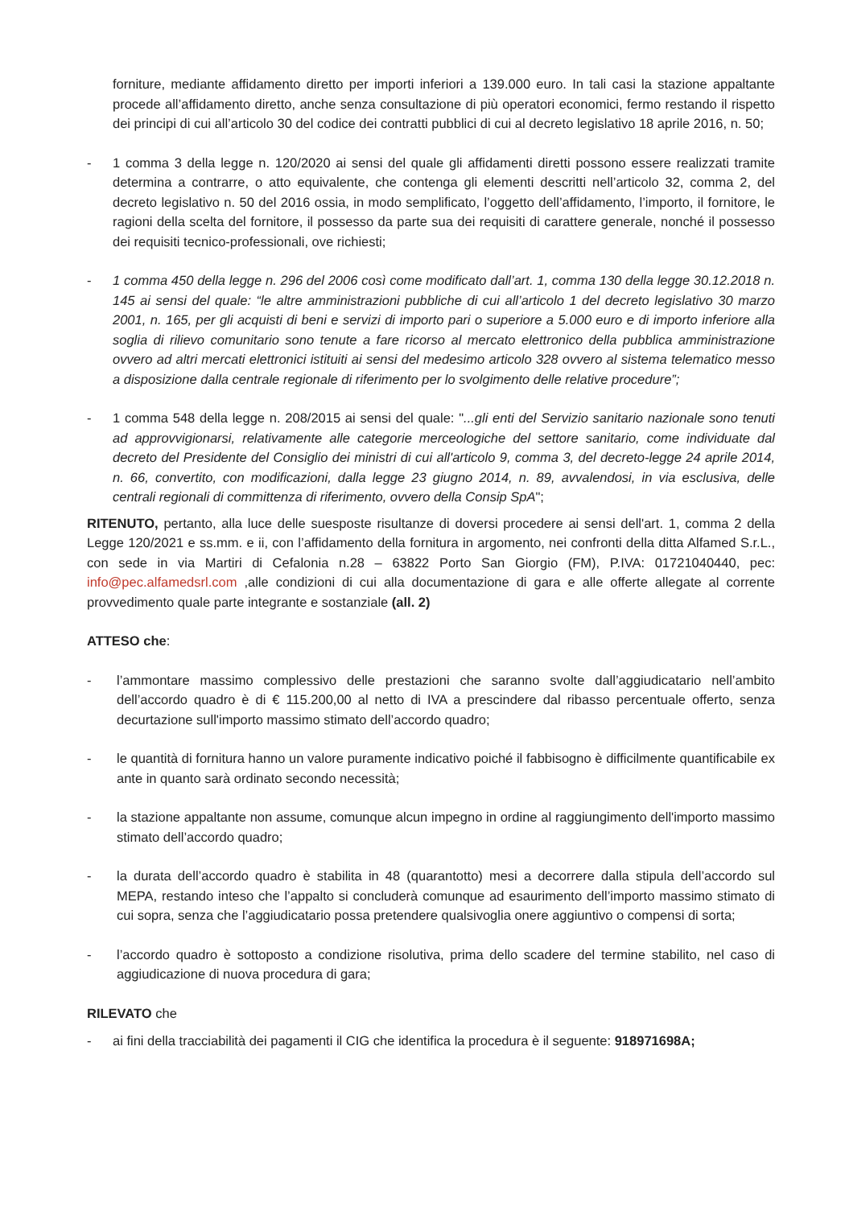forniture, mediante affidamento diretto per importi inferiori a 139.000 euro. In tali casi la stazione appaltante procede all’affidamento diretto, anche senza consultazione di più operatori economici, fermo restando il rispetto dei principi di cui all’articolo 30 del codice dei contratti pubblici di cui al decreto legislativo 18 aprile 2016, n. 50;
- 1 comma 3 della legge n. 120/2020 ai sensi del quale gli affidamenti diretti possono essere realizzati tramite determina a contrarre, o atto equivalente, che contenga gli elementi descritti nell’articolo 32, comma 2, del decreto legislativo n. 50 del 2016 ossia, in modo semplificato, l’oggetto dell’affidamento, l’importo, il fornitore, le ragioni della scelta del fornitore, il possesso da parte sua dei requisiti di carattere generale, nonché il possesso dei requisiti tecnico-professionali, ove richiesti;
- 1 comma 450 della legge n. 296 del 2006 così come modificato dall’art. 1, comma 130 della legge 30.12.2018 n. 145 ai sensi del quale: “le altre amministrazioni pubbliche di cui all’articolo 1 del decreto legislativo 30 marzo 2001, n. 165, per gli acquisti di beni e servizi di importo pari o superiore a 5.000 euro e di importo inferiore alla soglia di rilievo comunitario sono tenute a fare ricorso al mercato elettronico della pubblica amministrazione ovvero ad altri mercati elettronici istituiti ai sensi del medesimo articolo 328 ovvero al sistema telematico messo a disposizione dalla centrale regionale di riferimento per lo svolgimento delle relative procedure”;
- 1 comma 548 della legge n. 208/2015 ai sensi del quale: "...gli enti del Servizio sanitario nazionale sono tenuti ad approvvigionarsi, relativamente alle categorie merceologiche del settore sanitario, come individuate dal decreto del Presidente del Consiglio dei ministri di cui all'articolo 9, comma 3, del decreto-legge 24 aprile 2014, n. 66, convertito, con modificazioni, dalla legge 23 giugno 2014, n. 89, avvalendosi, in via esclusiva, delle centrali regionali di committenza di riferimento, ovvero della Consip SpA";
RITENUTO, pertanto, alla luce delle suesposte risultanze di doversi procedere ai sensi dell'art. 1, comma 2 della Legge 120/2021 e ss.mm. e ii, con l’affidamento della fornitura in argomento, nei confronti della ditta Alfamed S.r.L., con sede in via Martiri di Cefalonia n.28 – 63822 Porto San Giorgio (FM), P.IVA: 01721040440, pec: info@pec.alfamedsrl.com ,alle condizioni di cui alla documentazione di gara e alle offerte allegate al corrente provvedimento quale parte integrante e sostanziale (all. 2)
ATTESO che:
- l’ammontare massimo complessivo delle prestazioni che saranno svolte dall’aggiudicatario nell’ambito dell’accordo quadro è di € 115.200,00 al netto di IVA a prescindere dal ribasso percentuale offerto, senza decurtazione sull'importo massimo stimato dell’accordo quadro;
- le quantità di fornitura hanno un valore puramente indicativo poiché il fabbisogno è difficilmente quantificabile ex ante in quanto sarà ordinato secondo necessità;
- la stazione appaltante non assume, comunque alcun impegno in ordine al raggiungimento dell'importo massimo stimato dell’accordo quadro;
- la durata dell’accordo quadro è stabilita in 48 (quarantotto) mesi a decorrere dalla stipula dell’accordo sul MEPA, restando inteso che l’appalto si concluderà comunque ad esaurimento dell’importo massimo stimato di cui sopra, senza che l’aggiudicatario possa pretendere qualsivoglia onere aggiuntivo o compensi di sorta;
- l’accordo quadro è sottoposto a condizione risolutiva, prima dello scadere del termine stabilito, nel caso di aggiudicazione di nuova procedura di gara;
RILEVATO che
- ai fini della tracciabilità dei pagamenti il CIG che identifica la procedura è il seguente: 918971698A;